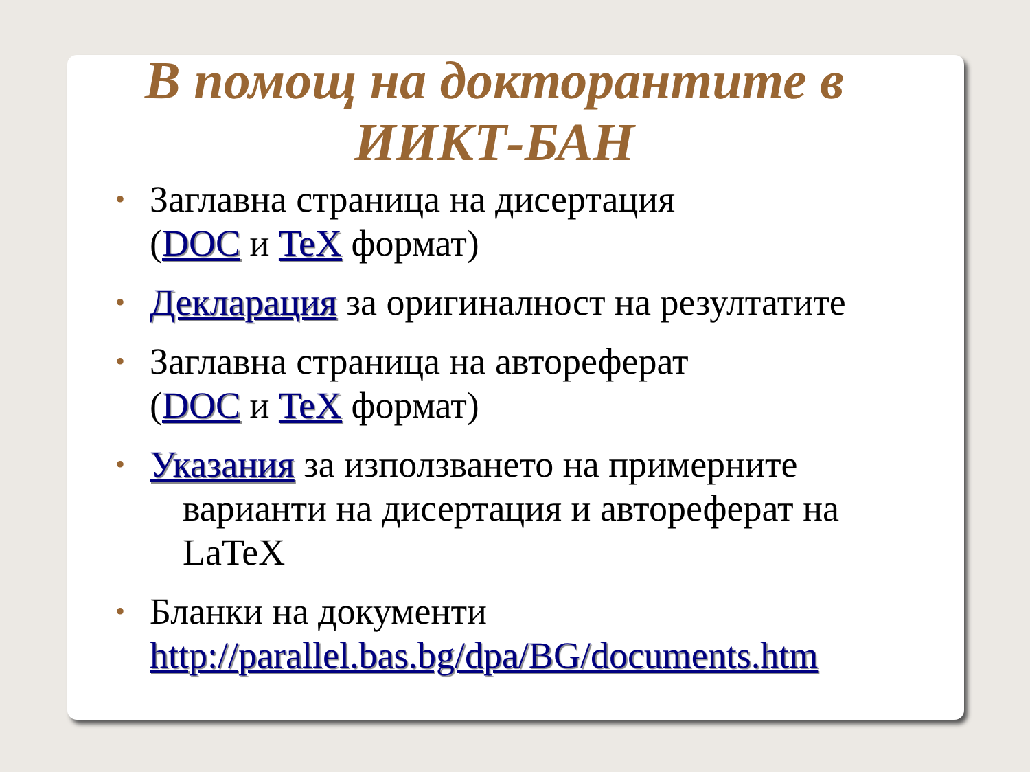В помощ на докторантите в ИИКТ-БАН
• Заглавна страница на дисертация
(DOC и TeX формат)
• Декларация за оригиналност на резултатите
• Заглавна страница на автореферат
(DOC и TeX формат)
• Указания за използването на примерните
варианти на дисертация и автореферат на LaTeX
• Бланки на документи
http://parallel.bas.bg/dpa/BG/documents.htm